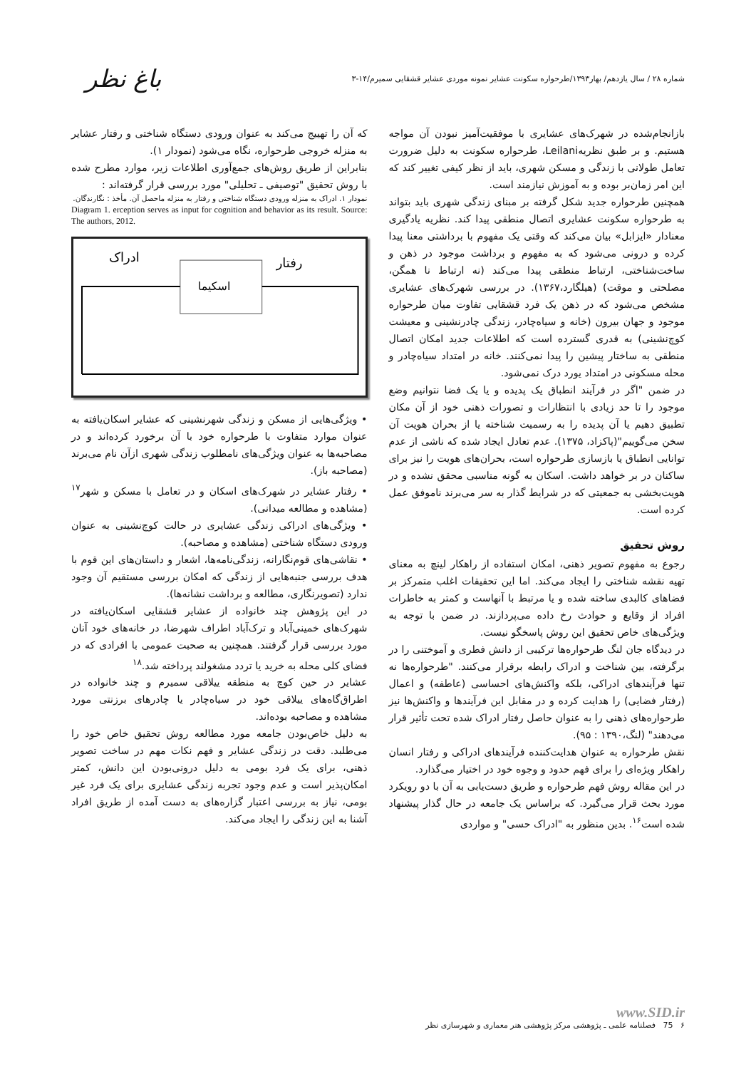شماره ۲۸ / سال یازدهم/ بهار۱۳۹۳/طرحواره سکونت عشایر نمونه موردی عشایر قشقایی سمیرم/۱۴-۳ باغ نظر
بازانجام‌شده در شهرک‌های عشایری با موفقیت‌آمیز نبودن آن مواجه هستیم. و بر طبق نظریهLeilani، طرحواره سکونت به دلیل ضرورت تعامل طولانی با زندگی و مسکن شهری، باید از نظر کیفی تغییر کند که این امر زمان‌بر بوده و به آموزش نیازمند است.
همچنین طرحواره جدید شکل گرفته بر مبنای زندگی شهری باید بتواند به طرحواره سکونت عشایری اتصال منطقی پیدا کند. نظریه یادگیری معنادار «ایزابل» بیان می‌کند که وقتی یک مفهوم با برداشتی معنا پیدا کرده و درونی می‌شود که به مفهوم و برداشت موجود در ذهن و ساخت‌شناختی، ارتباط منطقی پیدا می‌کند (نه ارتباط نا همگن، مصلحتی و موقت) (هیلگارد،۱۳۶۷). در بررسی شهرک‌های عشایری مشخص می‌شود که در ذهن یک فرد قشقایی تفاوت میان طرحواره موجود و جهان بیرون (خانه و سیاه‌چادر، زندگی چادرنشینی و معیشت کوچ‌نشینی) به قدری گسترده است که اطلاعات جدید امکان اتصال منطقی به ساختار پیشین را پیدا نمی‌کنند. خانه در امتداد سیاه‌چادر و محله مسکونی در امتداد یورد درک نمی‌شود.
در ضمن "اگر در فرآیند انطباق یک پدیده و یا یک فضا نتوانیم وضع موجود را تا حد زیادی با انتظارات و تصورات ذهنی خود از آن مکان تطبیق دهیم یا آن پدیده را به رسمیت شناخته یا از بحران هویت آن سخن می‌گوییم"(پاکزاد، ۱۳۷۵). عدم تعادل ایجاد شده که ناشی از عدم توانایی انطباق یا بازسازی طرحواره است، بحران‌های هویت را نیز برای ساکنان در بر خواهد داشت. اسکان به گونه مناسبی محقق نشده و در هویت‌بخشی به جمعیتی که در شرایط گذار به سر می‌برند ناموفق عمل کرده است.
روش تحقیق
رجوع به مفهوم تصویر ذهنی، امکان استفاده از راهکار لینچ به معنای تهیه نقشه شناختی را ایجاد می‌کند. اما این تحقیقات اغلب متمرکز بر فضاهای کالبدی ساخته شده و یا مرتبط با آنهاست و کمتر به خاطرات افراد از وقایع و حوادث رخ داده می‌پردازند. در ضمن با توجه به ویژگی‌های خاص تحقیق این روش پاسخگو نیست.
در دیدگاه جان لنگ طرحواره‌ها ترکیبی از دانش فطری و آموختنی را در برگرفته، بین شناخت و ادراک رابطه برقرار می‌کنند. "طرحواره‌ها نه تنها فرآیندهای ادراکی، بلکه واکنش‌های احساسی (عاطفه) و اعمال (رفتار فضایی) را هدایت کرده و در مقابل این فرآیندها و واکنش‌ها نیز طرحواره‌های ذهنی را به عنوان حاصل رفتار ادراک شده تحت تأثیر قرار می‌دهند" (لنگ،۱۳۹۰ : ۹۵).
نقش طرحواره به عنوان هدایت‌کننده فرآیندهای ادراکی و رفتار انسان راهکار ویژه‌ای را برای فهم حدود و وجوه خود در اختیار می‌گذارد.
در این مقاله روش فهم طرحواره و طریق دست‌یابی به آن با دو رویکرد مورد بحث قرار می‌گیرد. که براساس یک جامعه در حال گذار پیشنهاد شده است<sup>۱۶</sup>. بدین منظور به "ادراک حسی" و مواردی
که آن را تهییج می‌کند به عنوان ورودی دستگاه شناختی و رفتار عشایر به منزله خروجی طرحواره، نگاه می‌شود (نمودار ۱).
بنابراین از طریق روش‌های جمع‌آوری اطلاعات زیر، موارد مطرح شده با روش تحقیق "توصیفی ـ تحلیلی" مورد بررسی قرار گرفته‌اند :
نمودار ۱. ادراک به منزله ورودی دستگاه شناختی و رفتار به منزله ماحصل آن. مأخذ : نگارندگان.
Diagram 1. erception serves as input for cognition and behavior as its result. Source: The authors, 2012.
ادراک
رفتار
اسکیما
• ویژگی‌هایی از مسکن و زندگی شهرنشینی که عشایر اسکان‌یافته به عنوان موارد متفاوت با طرحواره خود با آن برخورد کرده‌اند و در مصاحبه‌ها به عنوان ویژگی‌های نامطلوب زندگی شهری ازآن نام می‌برند (مصاحبه باز).
• رفتار عشایر در شهرک‌های اسکان و در تعامل با مسکن و شهر<sup>۱۷</sup> (مشاهده و مطالعه میدانی).
• ویژگی‌های ادراکی زندگی عشایری در حالت کوچ‌نشینی به عنوان ورودی دستگاه شناختی (مشاهده و مصاحبه).
• نقاشی‌های قوم‌نگارانه، زندگی‌نامه‌ها، اشعار و داستان‌های این قوم با هدف بررسی جنبه‌هایی از زندگی که امکان بررسی مستقیم آن وجود ندارد (تصویرنگاری، مطالعه و برداشت نشانه‌ها).
در این پژوهش چند خانواده از عشایر قشقایی اسکان‌یافته در شهرک‌های خمینی‌آباد و ترک‌آباد اطراف شهرضا، در خانه‌های خود آنان مورد بررسی قرار گرفتند. همچنین به صحبت عمومی با افرادی که در فضای کلی محله به خرید یا تردد مشغولند پرداخته شد.<sup>۱۸</sup>
عشایر در حین کوچ به منطقه ییلاقی سمیرم و چند خانواده در اطراق‌گاه‌های ییلاقی خود در سیاه‌چادر یا چادرهای برزنتی مورد مشاهده و مصاحبه بوده‌اند.
به دلیل خاص‌بودن جامعه مورد مطالعه روش تحقیق خاص خود را می‌طلبد. دقت در زندگی عشایر و فهم نکات مهم در ساخت تصویر ذهنی، برای یک فرد بومی به دلیل درونی‌بودن این دانش، کمتر امکان‌پذیر است و عدم وجود تجربه زندگی عشایری برای یک فرد غیر بومی، نیاز به بررسی اعتبار گزاره‌های به دست آمده از طریق افراد آشنا به این زندگی را ایجاد می‌کند.
www.SID.ir
۶ 75 فصلنامه علمی ـ پژوهشی مرکز پژوهشی هنر معماری و شهرسازی نظر